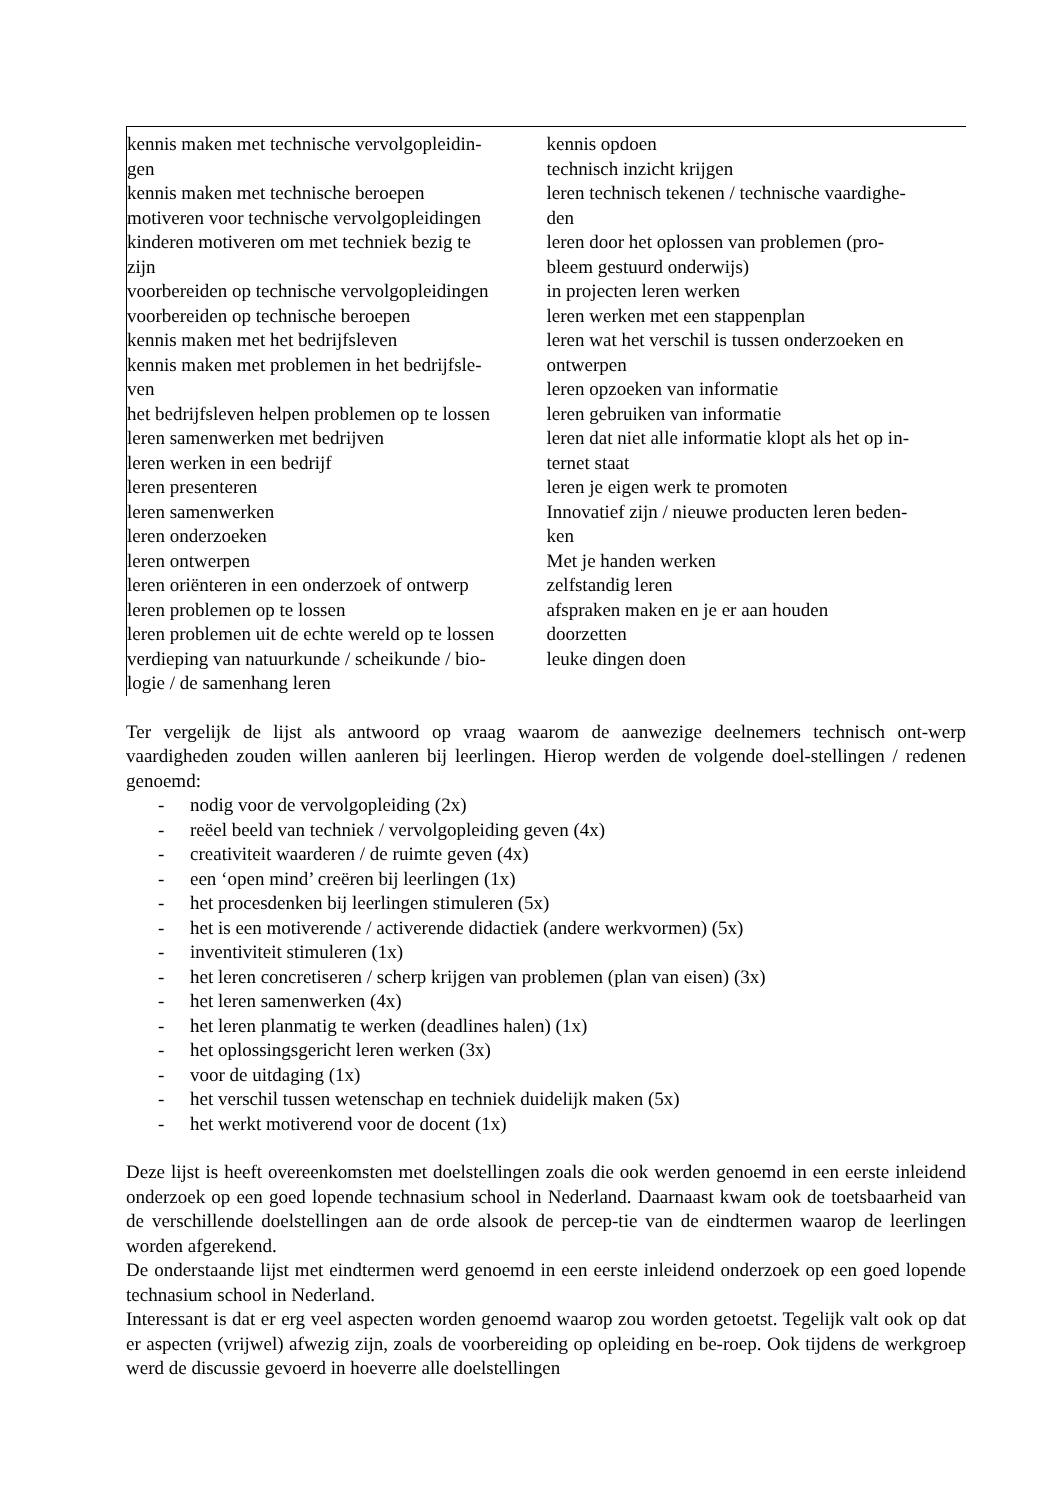kennis maken met technische vervolgopleidin-
gen
kennis maken met technische beroepen
motiveren voor technische vervolgopleidingen
kinderen motiveren om met techniek bezig te
zijn
voorbereiden op technische vervolgopleidingen
voorbereiden op technische beroepen
kennis maken met het bedrijfsleven
kennis maken met problemen in het bedrijfsle-
ven
het bedrijfsleven helpen problemen op te lossen
leren samenwerken met bedrijven
leren werken in een bedrijf
leren presenteren
leren samenwerken
leren onderzoeken
leren ontwerpen
leren oriënteren in een onderzoek of ontwerp
leren problemen op te lossen
leren problemen uit de echte wereld op te lossen
verdieping van natuurkunde / scheikunde / bio-
logie / de samenhang leren
kennis opdoen
technisch inzicht krijgen
leren technisch tekenen / technische vaardighe-
den
leren door het oplossen van problemen (pro-
bleem gestuurd onderwijs)
in projecten leren werken
leren werken met een stappenplan
leren wat het verschil is tussen onderzoeken en
ontwerpen
leren opzoeken van informatie
leren gebruiken van informatie
leren dat niet alle informatie klopt als het op in-
ternet staat
leren je eigen werk te promoten
Innovatief zijn / nieuwe producten leren beden-
ken
Met je handen werken
zelfstandig leren
afspraken maken en je er aan houden
doorzetten
leuke dingen doen
Ter vergelijk de lijst als antwoord op vraag waarom de aanwezige deelnemers technisch ont-werp vaardigheden zouden willen aanleren bij leerlingen. Hierop werden de volgende doel-stellingen / redenen genoemd:
- nodig voor de vervolgopleiding (2x)
- reëel beeld van techniek / vervolgopleiding geven (4x)
- creativiteit waarderen / de ruimte geven (4x)
- een ‘open mind’ creëren bij leerlingen (1x)
- het procesdenken bij leerlingen stimuleren (5x)
- het is een motiverende / activerende didactiek (andere werkvormen) (5x)
- inventiviteit stimuleren (1x)
- het leren concretiseren / scherp krijgen van problemen (plan van eisen) (3x)
- het leren samenwerken (4x)
- het leren planmatig te werken (deadlines halen) (1x)
- het oplossingsgericht leren werken (3x)
- voor de uitdaging (1x)
- het verschil tussen wetenschap en techniek duidelijk maken (5x)
- het werkt motiverend voor de docent (1x)
Deze lijst is heeft overeenkomsten met doelstellingen zoals die ook werden genoemd in een eerste inleidend onderzoek op een goed lopende technasium school in Nederland. Daarnaast kwam ook de toetsbaarheid van de verschillende doelstellingen aan de orde alsook de percep-tie van de eindtermen waarop de leerlingen worden afgerekend.
De onderstaande lijst met eindtermen werd genoemd in een eerste inleidend onderzoek op een goed lopende technasium school in Nederland.
Interessant is dat er erg veel aspecten worden genoemd waarop zou worden getoetst. Tegelijk valt ook op dat er aspecten (vrijwel) afwezig zijn, zoals de voorbereiding op opleiding en be-roep. Ook tijdens de werkgroep werd de discussie gevoerd in hoeverre alle doelstellingen